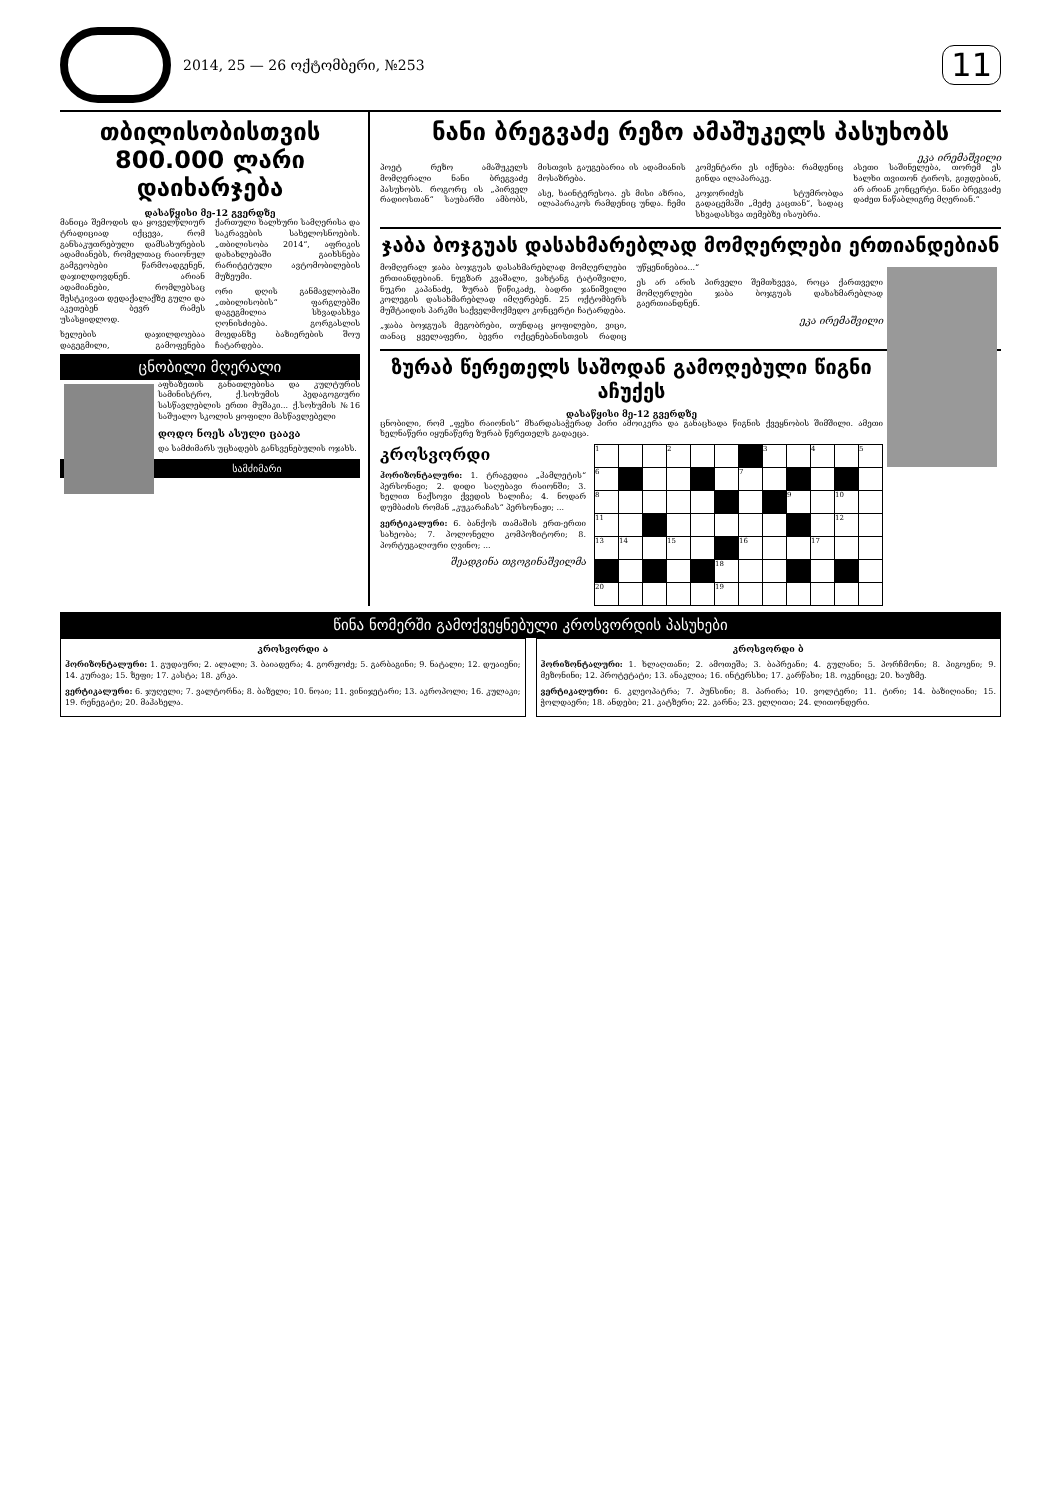2014, 25 — 26 ოქტომბერი, №253
11
თბილისობისთვის
800.000 ლარი დაიხარჯება
დასაწყისი მე-12 გვერდზე
მანიცა შემოდის და ყოველწლიურ ტრადიციად იქცევა, რომ განსაკუთრებული დამსახურების ადამიანებს, რომელთაც რაიონულ გამგეობები წარმოადგენენ, დაჯილდოვდნენ. არიან ადამიანები, რომლებსაც შესტკივათ დედაქალაქზე გული და აკეთებენ ბევრ რამეს უსასყიდლოდ.
ხელების დაჯილდოებაა დაგეგმილი, გამოფენება ქართული ხალხური სამღერისა და საკრავების სახელოსნოების. „თბილისობა 2014“, აფრიკის დახახლებაში გაიხსნება რარიტეტული ავტომობილების მუზეუმი.
ორი დღის განმავლობაში „თბილისობის“ ფარგლებში დაგეგმილია სხვადასხვა ღონისძიება. გორგასლის მოედანზე ბაზიერების შოუ ჩატარდება.
ცნობილი მღერალი
აფხაზეთის განათლებისა და კულტურის სამინისტრო, ქ.სოხუმის პედაგოგიური სასწავლებლის ერთი მუშაკი... ქ.სოხუმის №16 საშუალო სკოლის ყოფილი მასწავლებელი
დოდო ნოეს ასული ცაავა
და სამძიმარს უცხადებს განსვენებულის ოჯახს.
სამძიმარი
ნანი ბრეგვაძე რეზო ამაშუკელს პასუხობს
ეკა ირემაშვილი
პოეტ რეზო ამაშუკელს მომღერალი ნანი ბრეგვაძე პასუხობს. როგორც ის „პირველ რადიოსთან“ საუბარში ამბობს, მისთვის გაუგებარია ის ადამიანის მოსაზრება.
ასე, ხაინტერესოა. ეს მისი აზრია, ილაპარაკოს რამდენიც უნდა. ჩემი კომენტარი ეს იქნება: რამდენიც გინდა ილაპარაკე.
კოჯორიძეს სტუმრობდა გადაცემაში „მეძე კაცთან“, სადაც სხვადასხვა თემებზე ისაუბრა.
ასეთი საშინელება, თორემ ეს ხალხი თვითონ ტიროს, გიჟდებიან, არ არიან კონცერტი. ნანი ბრეგვაძე დაძეთ ნაწაბლიგრე მღერიან.“
ჯაბა ბოჯგუას დასახმარებლად მომღერლები ერთიანდებიან
მომღერალ ჯაბა ბოჯგუას დასახმარებლად მომღერლები ერთიანდებიან. ნუგზარ კვაშალი, ვახტანგ ტატიშვილი, ნუკრი კაპანაძე, ზურაბ წიწიკაძე, ბადრი ჯანიშვილი კოლეგის დასახმარებლად იმღერებენ. 25 ოქტომბერს მუშტაიდის პარკში საქველმოქმედო კონცერტი ჩატარდება.
„ჯაბა ბოჯგუას მეგობრები, თუნდაც ყოფილები, ვიცი, თანაც ყველაფერი, ბევრი ოქცენებანისთვის რადიც უწყენინებია...“
ეს არ არის პირველი შემთხვევა, როცა ქართველი მომღერლები ჯაბა ბოჯგუას დახახმარებლად გაერთიანდნენ.
ეკა ირემაშვილი
ზურაბ წერეთელს საშოდან გამოღებული წიგნი აჩუქეს
დასაწყისი მე-12 გვერდზე
ცნობილი, რომ „ფეხი რაიონის“ მხარდასაჭერად პირი ამოიკერა და განაცხადა წიგნის ქვეყნობის შიმშილი. ამეთი ხელნაწერი იყუნაწერე ზურაბ წერეთელს გადაეცა.
კროსვორდი
ჰორიზონტალური: 1. ტრაგედია „ჰამლეტის“ პერსონაჟი; 2. დიდი საღებავი რაიონში; 3. ხელით ნაქსოვი ქვედის ხალიჩა; 4. ნოდარ დუმბაძის რომან „კუკარაჩას“ პერსონაჟი; ...
ვერტიკალური: 6. ბანქოს თამაშის ერთ-ერთი სახეობა; 7. პოლონელი კომპოზიტორი; 8. პორტუგალიური ღვინო; ...
შეადგინა თგოგინაშვილმა
| 1 | | | 2 | | | | 3 | | 4 | | 5 |
| 6 | | | | | | 7 | | | | | |
| 8 | | | | | | | | 9 | | 10 | |
| 11 | | | | | | | | | | 12 | |
| 13 | 14 | | 15 | | | 16 | | | 17 | | |
| | | | | | 18 | | | | | | |
| 20 | | | | | 19 | | | | | | |
წინა ნომერში გამოქვეყნებული კროსვორდის პასუხები
კროსვორდი ა
ჰორიზონტალური: 1. გუდაური; 2. ალალი; 3. ბაიადერა; 4. გორჟოძე; 5. გარბაგინი; 9. ნატალი; 12. დუაიენი; 14. კურავა; 15. ზეფი; 17. კასტა; 18. კრკა.
ვერტიკალური: 6. ჯუღელი; 7. ვალტორნა; 8. ბაზელი; 10. ნოაი; 11. ვინიჯეტარი; 13. აკროპოლი; 16. კულაკი; 19. რენეგატი; 20. მაჰახელა.
კროსვორდი ბ
ჰორიზონტალური: 1. ხლაღთანი; 2. ამოთეშა; 3. ბაპრეანი; 4. გულანი; 5. პორჩმონი; 8. პიგოენი; 9. მეზონინი; 12. პროტეტატი; 13. ანაკლია; 16. ინტერსხი; 17. კარწახი; 18. ოკენიცე; 20. ხაუზმე.
ვერტიკალური: 6. კლეოპატრა; 7. პუნსინი; 8. პარირა; 10. ვოლტერი; 11. ტირი; 14. ბაზიღიანი; 15. ჭოლდაერი; 18. ანდები; 21. კატზერი; 22. კარნა; 23. ელღითი; 24. ლითონდერი.